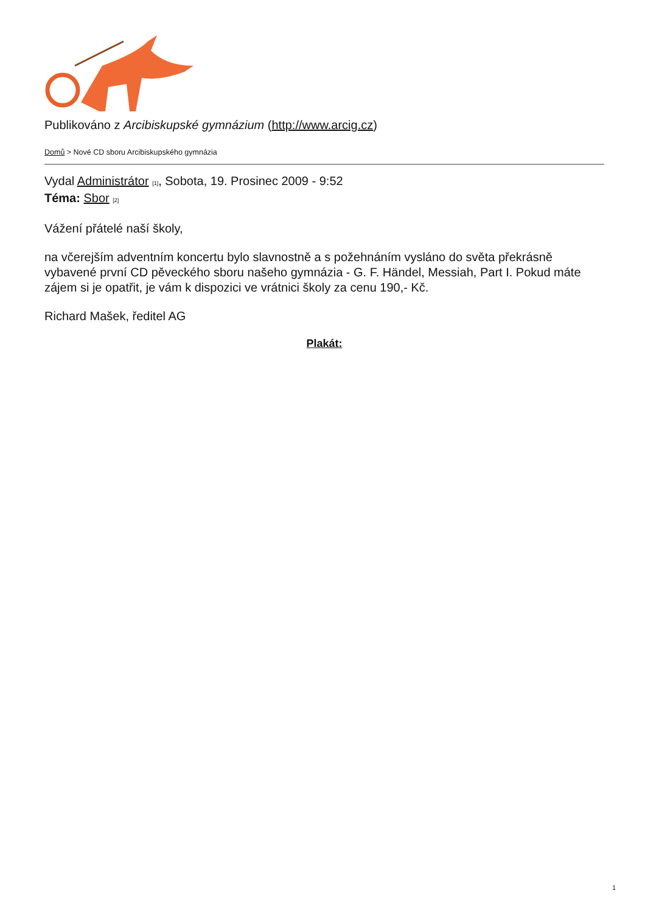Publikováno z Arcibiskupské gymnázium (http://www.arcig.cz)
Domů > Nové CD sboru Arcibiskupského gymnázia
Vydal Administrátor [1], Sobota, 19. Prosinec 2009 - 9:52
Téma: Sbor [2]
Vážení přátelé naší školy,
na včerejším adventním koncertu bylo slavnostně a s požehnáním vysláno do světa překrásně vybavené první CD pěveckého sboru našeho gymnázia - G. F. Händel, Messiah, Part I. Pokud máte zájem si je opatřit, je vám k dispozici ve vrátnici školy za cenu 190,- Kč.
Richard Mašek, ředitel AG
Plakát:
1